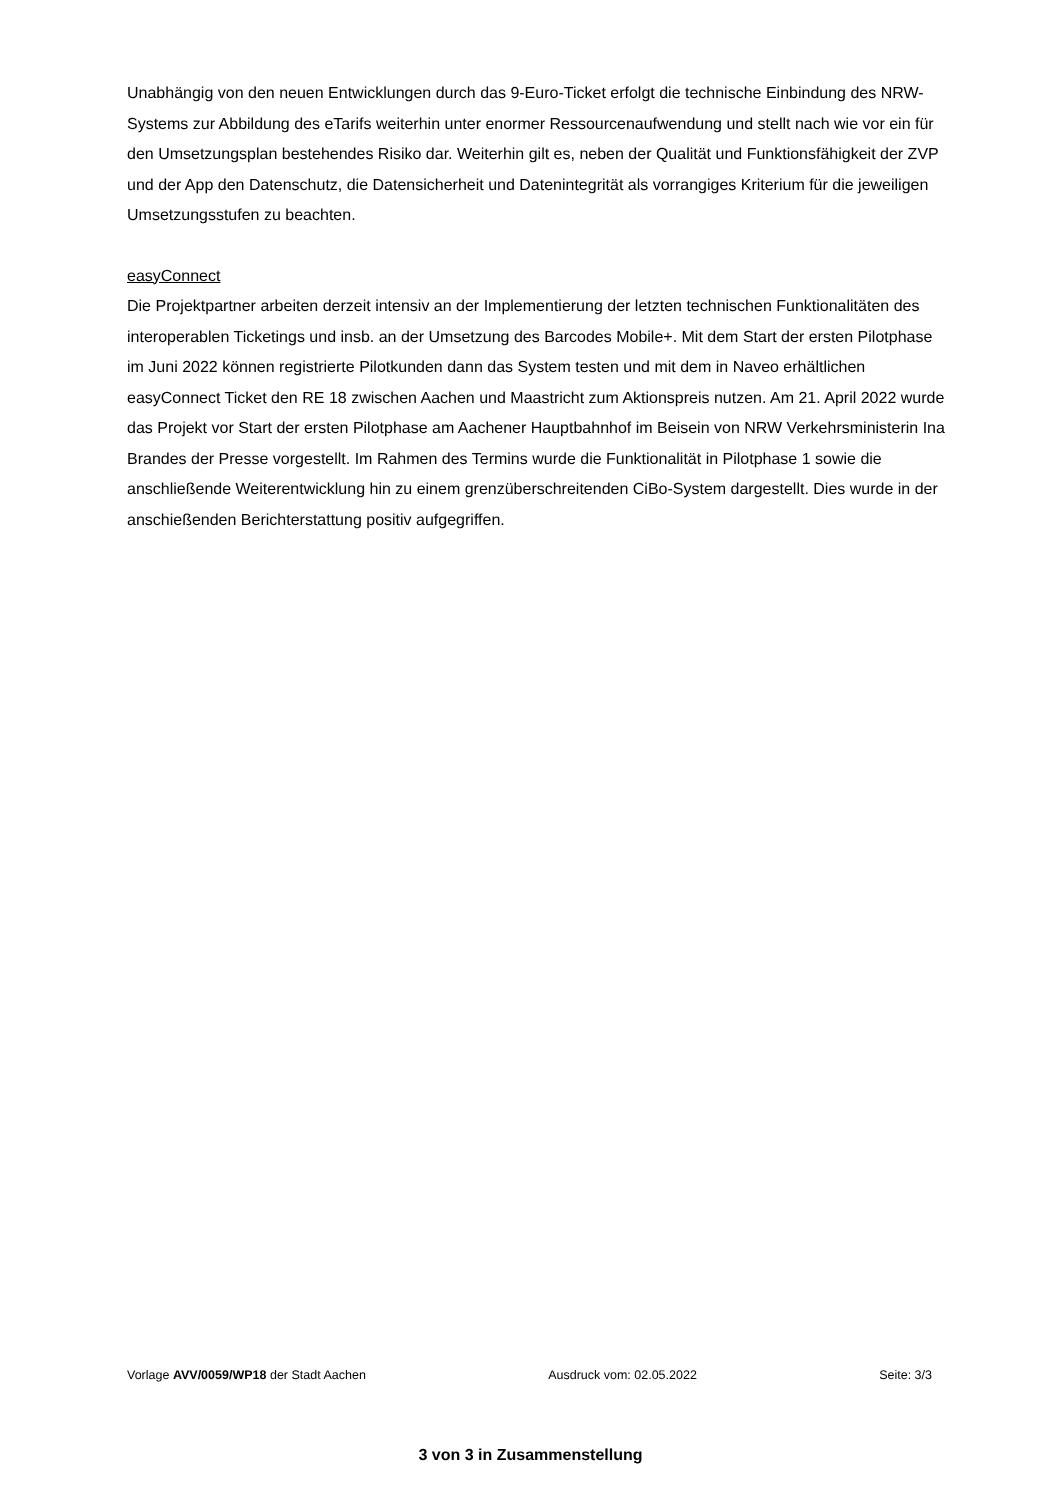Unabhängig von den neuen Entwicklungen durch das 9-Euro-Ticket erfolgt die technische Einbindung des NRW-Systems zur Abbildung des eTarifs weiterhin unter enormer Ressourcenaufwendung und stellt nach wie vor ein für den Umsetzungsplan bestehendes Risiko dar. Weiterhin gilt es, neben der Qualität und Funktionsfähigkeit der ZVP und der App den Datenschutz, die Datensicherheit und Datenintegrität als vorrangiges Kriterium für die jeweiligen Umsetzungsstufen zu beachten.
easyConnect
Die Projektpartner arbeiten derzeit intensiv an der Implementierung der letzten technischen Funktionalitäten des interoperablen Ticketings und insb. an der Umsetzung des Barcodes Mobile+. Mit dem Start der ersten Pilotphase im Juni 2022 können registrierte Pilotkunden dann das System testen und mit dem in Naveo erhältlichen easyConnect Ticket den RE 18 zwischen Aachen und Maastricht zum Aktionspreis nutzen. Am 21. April 2022 wurde das Projekt vor Start der ersten Pilotphase am Aachener Hauptbahnhof im Beisein von NRW Verkehrsministerin Ina Brandes der Presse vorgestellt. Im Rahmen des Termins wurde die Funktionalität in Pilotphase 1 sowie die anschließende Weiterentwicklung hin zu einem grenzüberschreitenden CiBo-System dargestellt. Dies wurde in der anschießenden Berichterstattung positiv aufgegriffen.
Vorlage AVV/0059/WP18 der Stadt Aachen Ausdruck vom: 02.05.2022 Seite: 3/3
3 von 3 in Zusammenstellung